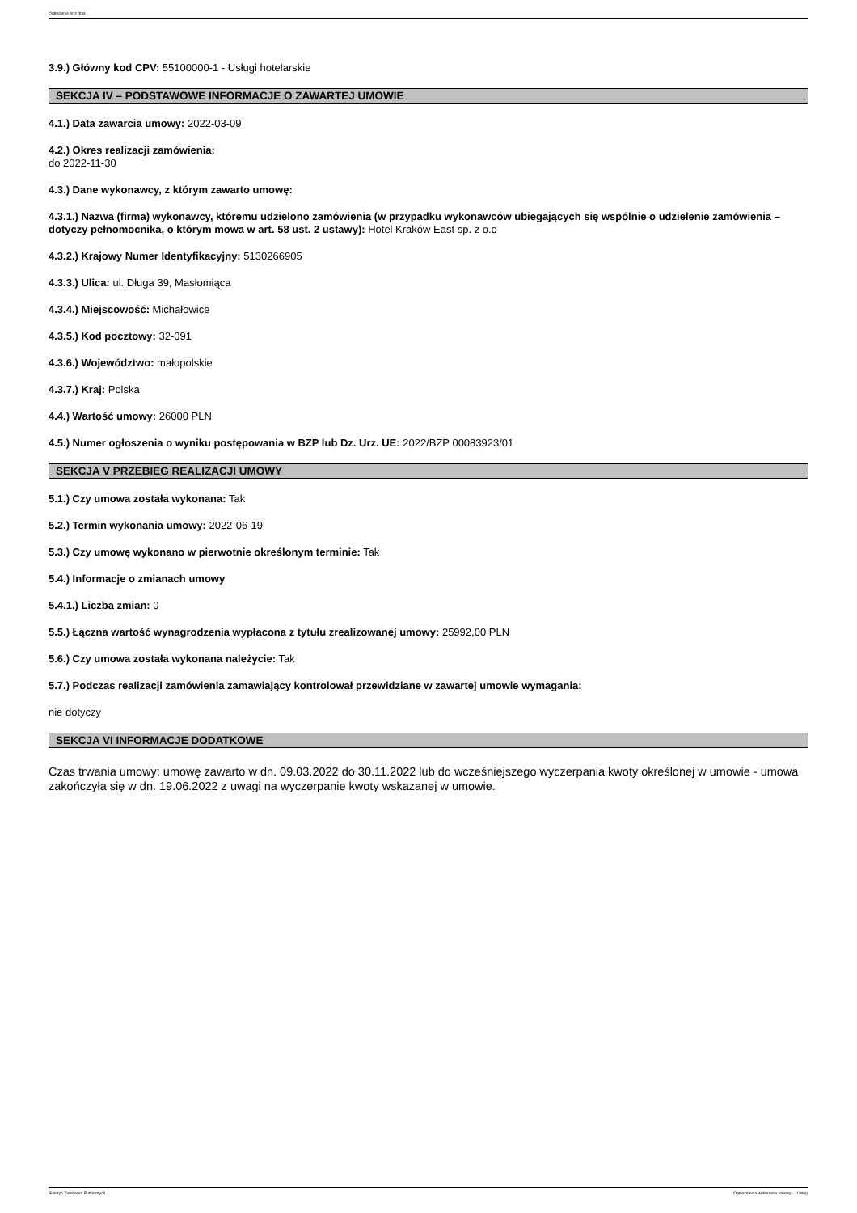Ogłoszenie nr z dnia
3.9.) Główny kod CPV: 55100000-1 - Usługi hotelarskie
SEKCJA IV – PODSTAWOWE INFORMACJE O ZAWARTEJ UMOWIE
4.1.) Data zawarcia umowy: 2022-03-09
4.2.) Okres realizacji zamówienia:
do 2022-11-30
4.3.) Dane wykonawcy, z którym zawarto umowę:
4.3.1.) Nazwa (firma) wykonawcy, któremu udzielono zamówienia (w przypadku wykonawców ubiegających się wspólnie o udzielenie zamówienia – dotyczy pełnomocnika, o którym mowa w art. 58 ust. 2 ustawy): Hotel Kraków East sp. z o.o
4.3.2.) Krajowy Numer Identyfikacyjny: 5130266905
4.3.3.) Ulica: ul. Długa 39, Masłomiąca
4.3.4.) Miejscowość: Michałowice
4.3.5.) Kod pocztowy: 32-091
4.3.6.) Województwo: małopolskie
4.3.7.) Kraj: Polska
4.4.) Wartość umowy: 26000 PLN
4.5.) Numer ogłoszenia o wyniku postępowania w BZP lub Dz. Urz. UE: 2022/BZP 00083923/01
SEKCJA V PRZEBIEG REALIZACJI UMOWY
5.1.) Czy umowa została wykonana: Tak
5.2.) Termin wykonania umowy: 2022-06-19
5.3.) Czy umowę wykonano w pierwotnie określonym terminie: Tak
5.4.) Informacje o zmianach umowy
5.4.1.) Liczba zmian: 0
5.5.) Łączna wartość wynagrodzenia wypłacona z tytułu zrealizowanej umowy: 25992,00 PLN
5.6.) Czy umowa została wykonana należycie: Tak
5.7.) Podczas realizacji zamówienia zamawiający kontrolował przewidziane w zawartej umowie wymagania:
nie dotyczy
SEKCJA VI INFORMACJE DODATKOWE
Czas trwania umowy: umowę zawarto w dn. 09.03.2022 do 30.11.2022 lub do wcześniejszego wyczerpania kwoty określonej w umowie - umowa zakończyła się w dn. 19.06.2022 z uwagi na wyczerpanie kwoty wskazanej w umowie.
Biuletyn Zamówień Publicznych Ogłoszenie o wykonaniu umowy - - Usługi